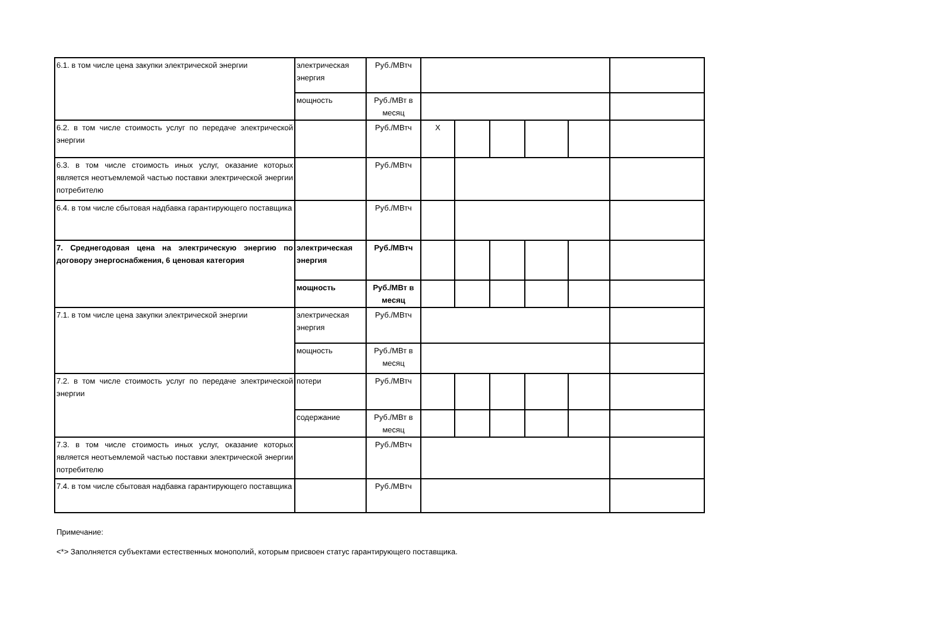| 6.1. в том числе цена закупки электрической энергии | электрическая энергия | Руб./МВтч | | | | | | |
| | мощность | Руб./МВт в месяц | | | | | | |
| 6.2. в том числе стоимость услуг по передаче электрической энергии | | Руб./МВтч | Х | | | | | |
| 6.3. в том числе стоимость иных услуг, оказание которых является неотъемлемой частью поставки электрической энергии потребителю | | Руб./МВтч | | | | | | |
| 6.4. в том числе сбытовая надбавка гарантирующего поставщика | | Руб./МВтч | | | | | | |
| 7. Среднегодовая цена на электрическую энергию по договору энергоснабжения, 6 ценовая категория | электрическая энергия | Руб./МВтч | | | | | | |
| | мощность | Руб./МВт в месяц | | | | | | |
| 7.1. в том числе цена закупки электрической энергии | электрическая энергия | Руб./МВтч | | | | | | |
| | мощность | Руб./МВт в месяц | | | | | | |
| 7.2. в том числе стоимость услуг по передаче электрической энергии | потери | Руб./МВтч | | | | | | |
| | содержание | Руб./МВт в месяц | | | | | | |
| 7.3. в том числе стоимость иных услуг, оказание которых является неотъемлемой частью поставки электрической энергии потребителю | | Руб./МВтч | | | | | | |
| 7.4. в том числе сбытовая надбавка гарантирующего поставщика | | Руб./МВтч | | | | | | |
Примечание:
<*> Заполняется субъектами естественных монополий, которым присвоен статус гарантирующего поставщика.